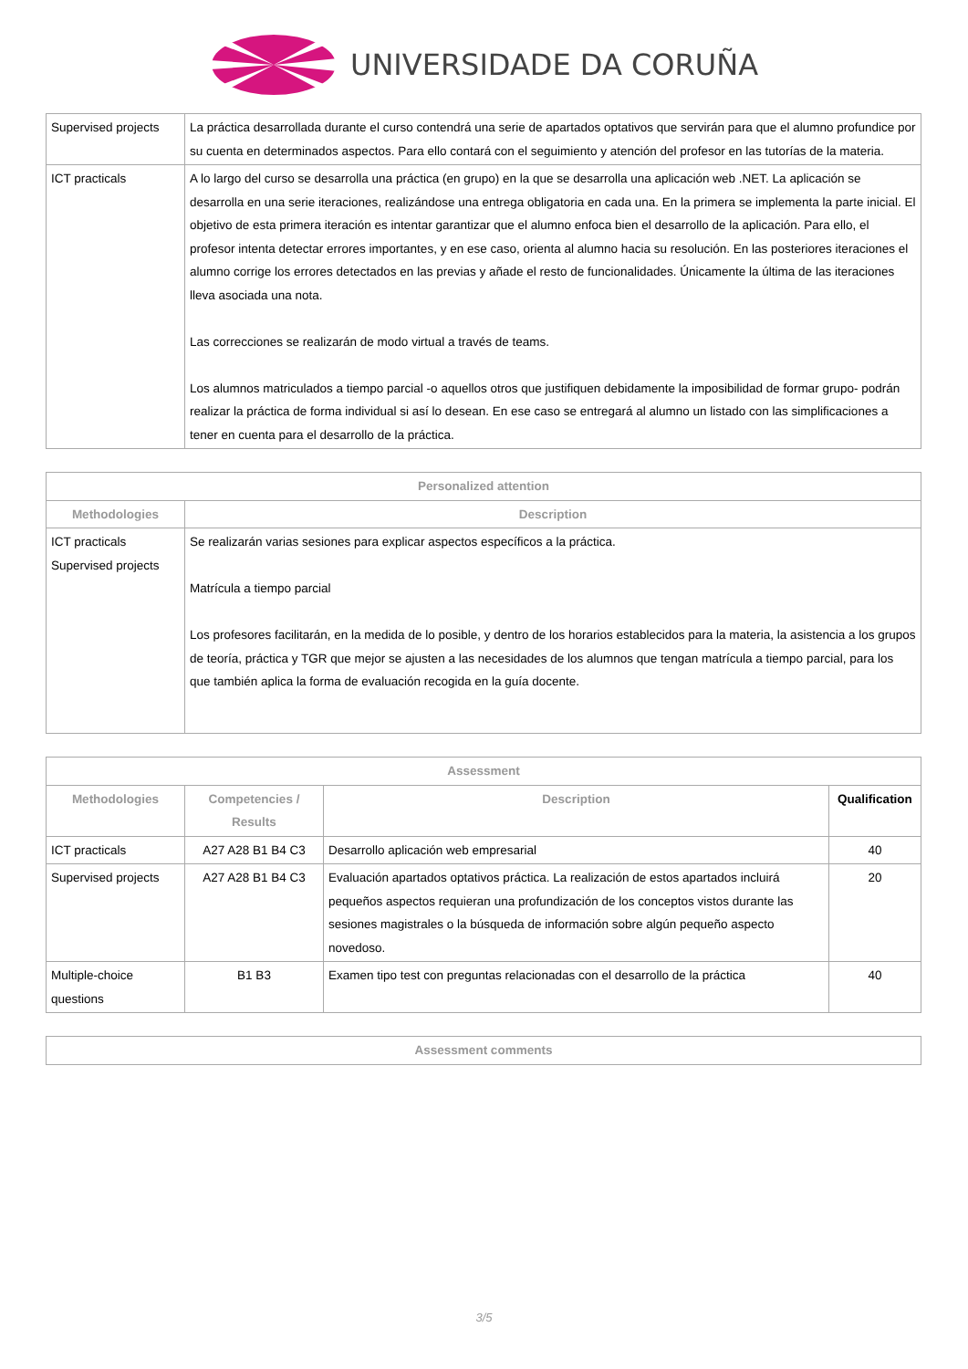UNIVERSIDADE DA CORUÑA
| Supervised projects | La práctica desarrollada durante el curso contendrá una serie de apartados optativos que servirán para que el alumno profundice por su cuenta en determinados aspectos. Para ello contará con el seguimiento y atención del profesor en las tutorías de la materia. |
| ICT practicals | A lo largo del curso se desarrolla una práctica (en grupo) en la que se desarrolla una aplicación web .NET. La aplicación se desarrolla en una serie iteraciones, realizándose una entrega obligatoria en cada una. En la primera se implementa la parte inicial. El objetivo de esta primera iteración es intentar garantizar que el alumno enfoca bien el desarrollo de la aplicación. Para ello, el profesor intenta detectar errores importantes, y en ese caso, orienta al alumno hacia su resolución. En las posteriores iteraciones el alumno corrige los errores detectados en las previas y añade el resto de funcionalidades. Únicamente la última de las iteraciones lleva asociada una nota. Las correcciones se realizarán de modo virtual a través de teams. Los alumnos matriculados a tiempo parcial -o aquellos otros que justifiquen debidamente la imposibilidad de formar grupo- podrán realizar la práctica de forma individual si así lo desean. En ese caso se entregará al alumno un listado con las simplificaciones a tener en cuenta para el desarrollo de la práctica. |
| Personalized attention | |
| --- | --- |
| Methodologies | Description |
| ICT practicals Supervised projects | Se realizarán varias sesiones para explicar aspectos específicos a la práctica. Matrícula a tiempo parcial Los profesores facilitarán, en la medida de lo posible, y dentro de los horarios establecidos para la materia, la asistencia a los grupos de teoría, práctica y TGR que mejor se ajusten a las necesidades de los alumnos que tengan matrícula a tiempo parcial, para los que también aplica la forma de evaluación recogida en la guía docente. |
| Assessment | | | |
| --- | --- | --- | --- |
| Methodologies | Competencies / Results | Description | Qualification |
| ICT practicals | A27 A28 B1 B4 C3 | Desarrollo aplicación web empresarial | 40 |
| Supervised projects | A27 A28 B1 B4 C3 | Evaluación apartados optativos práctica. La realización de estos apartados incluirá pequeños aspectos requieran una profundización de los conceptos vistos durante las sesiones magistrales o la búsqueda de información sobre algún pequeño aspecto novedoso. | 20 |
| Multiple-choice questions | B1 B3 | Examen tipo test con preguntas relacionadas con el desarrollo de la práctica | 40 |
| Assessment comments |
| --- |
3/5